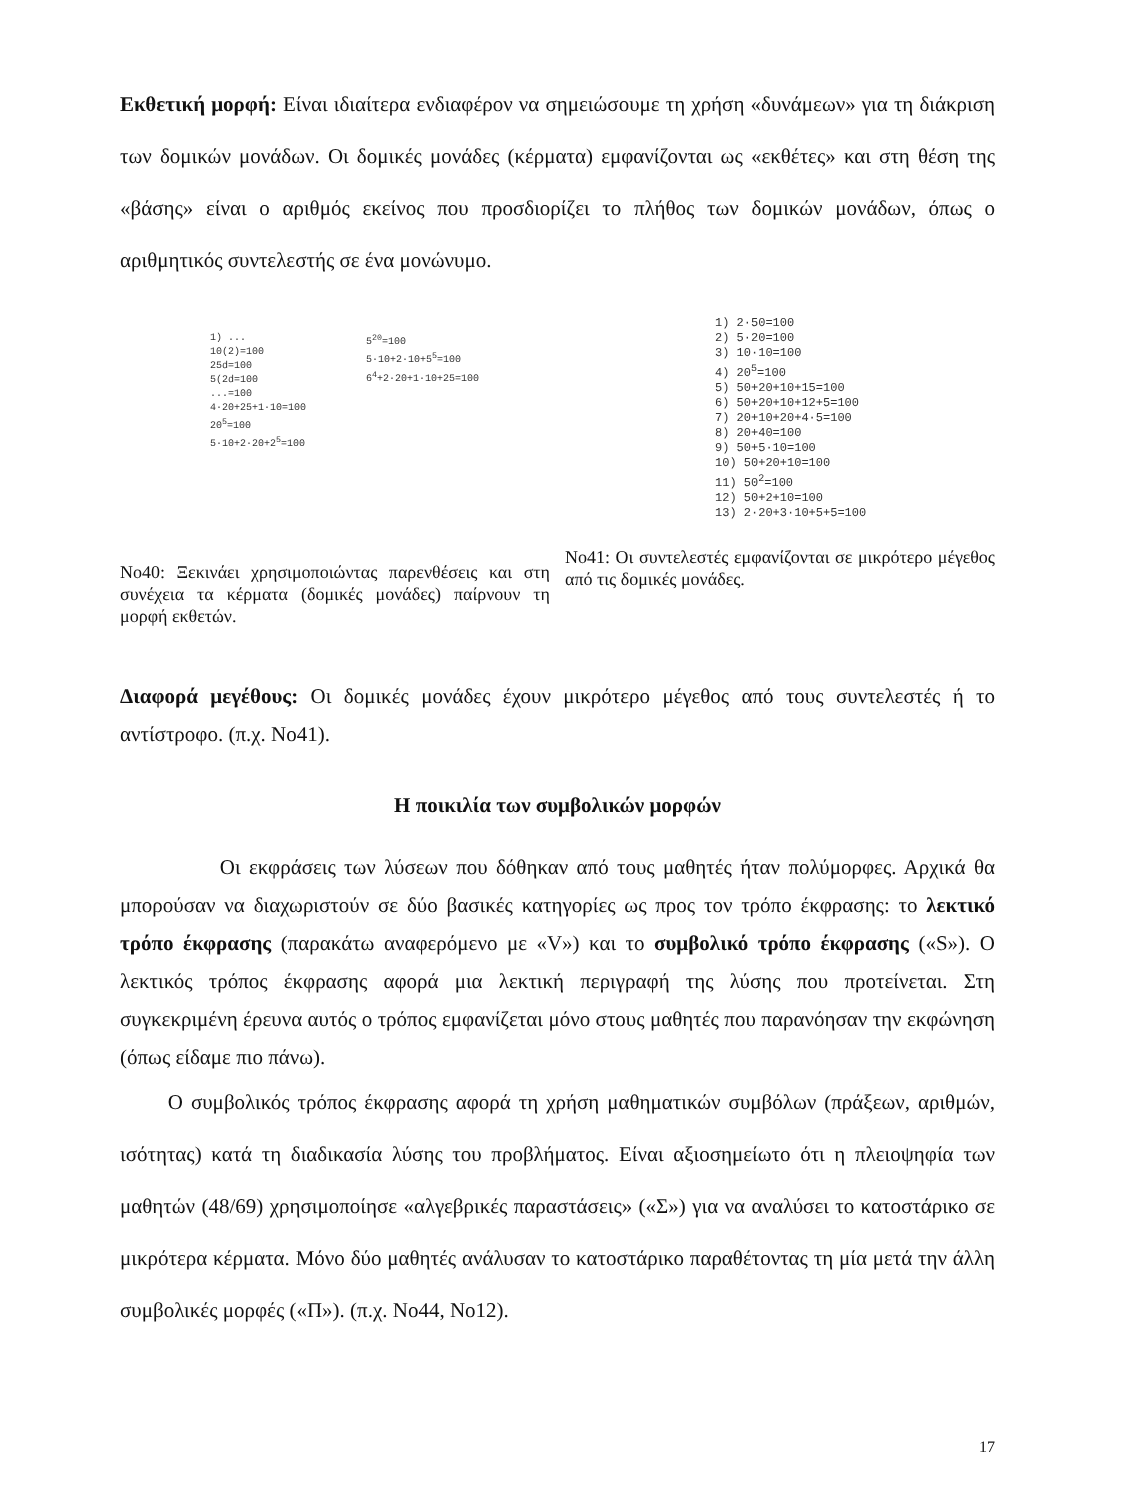Εκθετική μορφή: Είναι ιδιαίτερα ενδιαφέρον να σημειώσουμε τη χρήση «δυνάμεων» για τη διάκριση των δομικών μονάδων. Οι δομικές μονάδες (κέρματα) εμφανίζονται ως «εκθέτες» και στη θέση της «βάσης» είναι ο αριθμός εκείνος που προσδιορίζει το πλήθος των δομικών μονάδων, όπως ο αριθμητικός συντελεστής σε ένα μονώνυμο.
1) ...
10(2)=100
25d=100
5(2d=100
...=100
4·20+25+1·10=100
20<sup>5</sup>=100
5·10+2·20+2<sup>5</sup>=100
5<sup>20</sup>=100
5·10+2·10+5<sup>5</sup>=100
6<sup>4</sup>+2·20+1·10+25=100
Νο40: Ξεκινάει χρησιμοποιώντας παρενθέσεις και στη συνέχεια τα κέρματα (δομικές μονάδες) παίρνουν τη μορφή εκθετών.
1) 2·50=100
2) 5·20=100
3) 10·10=100
4) 20<sup>5</sup>=100
5) 50+20+10+15=100
6) 50+20+10+12+5=100
7) 20+10+20+4·5=100
8) 20+40=100
9) 50+5·10=100
10) 50+20+10=100
11) 50<sup>2</sup>=100
12) 50+2+10=100
13) 2·20+3·10+5+5=100
Νο41: Οι συντελεστές εμφανίζονται σε μικρότερο μέγεθος από τις δομικές μονάδες.
Διαφορά μεγέθους: Οι δομικές μονάδες έχουν μικρότερο μέγεθος από τους συντελεστές ή το αντίστροφο. (π.χ. Νο41).
Η ποικιλία των συμβολικών μορφών
Οι εκφράσεις των λύσεων που δόθηκαν από τους μαθητές ήταν πολύμορφες. Αρχικά θα μπορούσαν να διαχωριστούν σε δύο βασικές κατηγορίες ως προς τον τρόπο έκφρασης: το λεκτικό τρόπο έκφρασης (παρακάτω αναφερόμενο με «V») και το συμβολικό τρόπο έκφρασης («S»). Ο λεκτικός τρόπος έκφρασης αφορά μια λεκτική περιγραφή της λύσης που προτείνεται. Στη συγκεκριμένη έρευνα αυτός ο τρόπος εμφανίζεται μόνο στους μαθητές που παρανόησαν την εκφώνηση (όπως είδαμε πιο πάνω).
Ο συμβολικός τρόπος έκφρασης αφορά τη χρήση μαθηματικών συμβόλων (πράξεων, αριθμών, ισότητας) κατά τη διαδικασία λύσης του προβλήματος. Είναι αξιοσημείωτο ότι η πλειοψηφία των μαθητών (48/69) χρησιμοποίησε «αλγεβρικές παραστάσεις» («Σ») για να αναλύσει το κατοστάρικο σε μικρότερα κέρματα. Μόνο δύο μαθητές ανάλυσαν το κατοστάρικο παραθέτοντας τη μία μετά την άλλη συμβολικές μορφές («Π»). (π.χ. Νο44, Νο12).
17